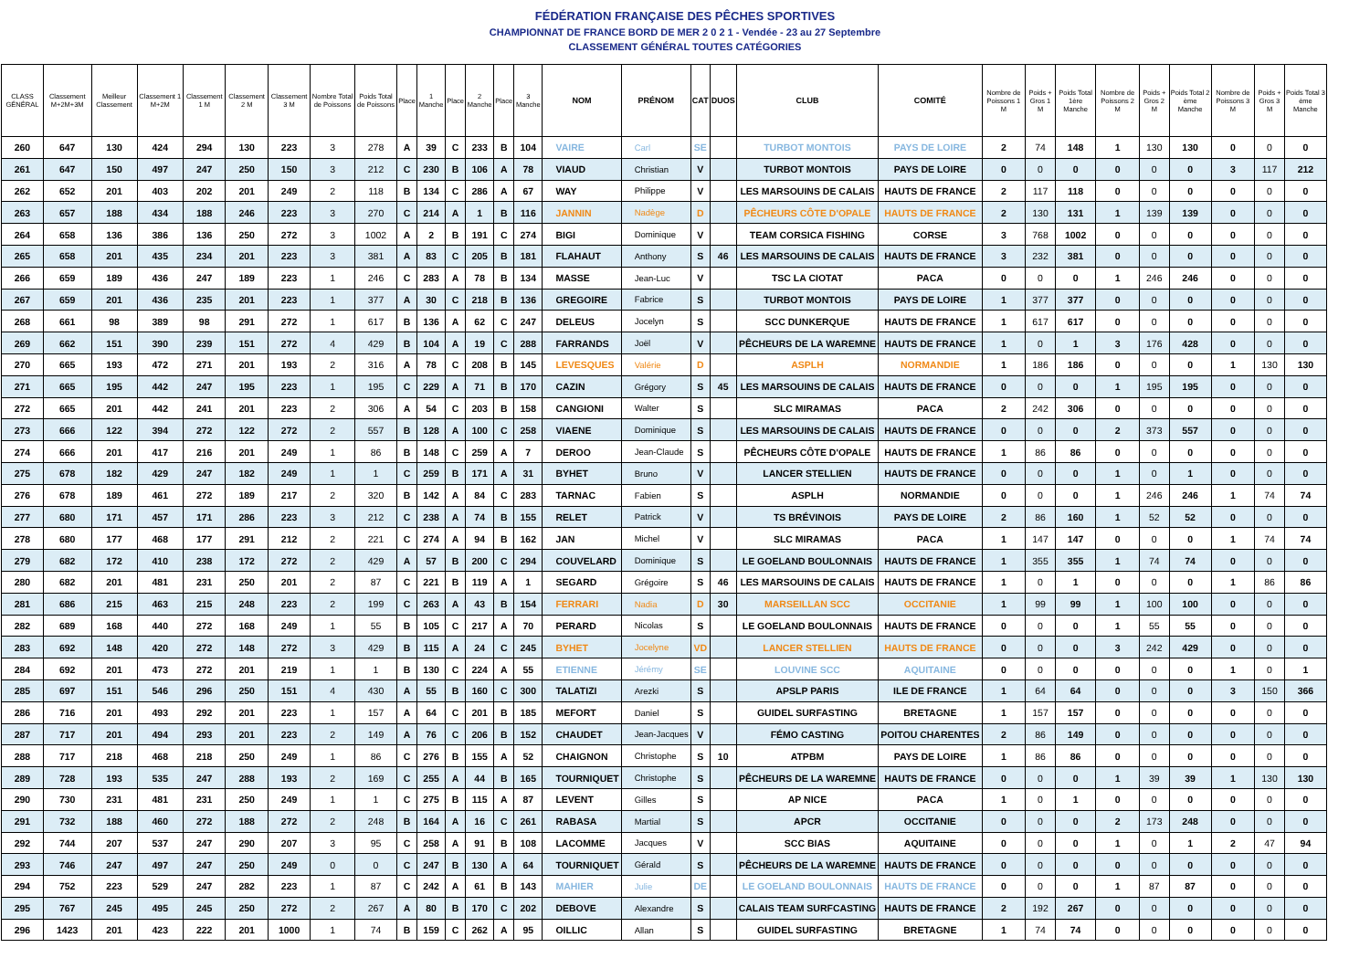FÉDÉRATION FRANÇAISE DES PÊCHES SPORTIVES
CHAMPIONNAT DE FRANCE BORD DE MER 2 0 2 1 - Vendée - 23 au 27 Septembre
CLASSEMENT GÉNÉRAL TOUTES CATÉGORIES
| CLASS GÉNÉRAL | Classement M+2M+3M | Meilleur Classement | Classement 1 M+2M | Classement 1 M | Classement 2 M | Classement 3 M | Nombre Total de Poissons | Poids Total de Poissons | Place | 1 Manche | Place | 2 Manche | Place | 3 Manche | NOM | PRÉNOM | CAT | DUOS | CLUB | COMITÉ | Nombre de Poissons 1 M | Poids + Gros 1 M | Poids Total 1ère Manche | Nombre de Poissons 2 M | Poids + Gros 2 M | Poids Total 2 ème Manche | Nombre de Poissons 3 M | Poids + Gros 3 M | Poids Total 3 ème Manche |
| --- | --- | --- | --- | --- | --- | --- | --- | --- | --- | --- | --- | --- | --- | --- | --- | --- | --- | --- | --- | --- | --- | --- | --- | --- | --- | --- | --- | --- | --- |
| 260 | 647 | 130 | 424 | 294 | 130 | 223 | 3 | 278 | A | 39 | C | 233 | B | 104 | VAIRE | Carl | SE | | TURBOT MONTOIS | PAYS DE LOIRE | 2 | 74 | 148 | 1 | 130 | 130 | 0 | 0 | 0 |
| 261 | 647 | 150 | 497 | 247 | 250 | 150 | 3 | 212 | C | 230 | B | 106 | A | 78 | VIAUD | Christian | V | | TURBOT MONTOIS | PAYS DE LOIRE | 0 | 0 | 0 | 0 | 0 | 0 | 3 | 117 | 212 |
| 262 | 652 | 201 | 403 | 202 | 201 | 249 | 2 | 118 | B | 134 | C | 286 | A | 67 | WAY | Philippe | V | | LES MARSOUINS DE CALAIS | HAUTS DE FRANCE | 2 | 117 | 118 | 0 | 0 | 0 | 0 | 0 | 0 |
| 263 | 657 | 188 | 434 | 188 | 246 | 223 | 3 | 270 | C | 214 | A | 1 | B | 116 | JANNIN | Nadège | D | | PÊCHEURS CÔTE D'OPALE | HAUTS DE FRANCE | 2 | 130 | 131 | 1 | 139 | 139 | 0 | 0 | 0 |
| 264 | 658 | 136 | 386 | 136 | 250 | 272 | 3 | 1002 | A | 2 | B | 191 | C | 274 | BIGI | Dominique | V | | TEAM CORSICA FISHING | CORSE | 3 | 768 | 1002 | 0 | 0 | 0 | 0 | 0 | 0 |
| 265 | 658 | 201 | 435 | 234 | 201 | 223 | 3 | 381 | A | 83 | C | 205 | B | 181 | FLAHAUT | Anthony | S | 46 | LES MARSOUINS DE CALAIS | HAUTS DE FRANCE | 3 | 232 | 381 | 0 | 0 | 0 | 0 | 0 | 0 |
| 266 | 659 | 189 | 436 | 247 | 189 | 223 | 1 | 246 | C | 283 | A | 78 | B | 134 | MASSE | Jean-Luc | V | | TSC LA CIOTAT | PACA | 0 | 0 | 0 | 1 | 246 | 246 | 0 | 0 | 0 |
| 267 | 659 | 201 | 436 | 235 | 201 | 223 | 1 | 377 | A | 30 | C | 218 | B | 136 | GREGOIRE | Fabrice | S | | TURBOT MONTOIS | PAYS DE LOIRE | 1 | 377 | 377 | 0 | 0 | 0 | 0 | 0 | 0 |
| 268 | 661 | 98 | 389 | 98 | 291 | 272 | 1 | 617 | B | 136 | A | 62 | C | 247 | DELEUS | Jocelyn | S | | SCC DUNKERQUE | HAUTS DE FRANCE | 1 | 617 | 617 | 0 | 0 | 0 | 0 | 0 | 0 |
| 269 | 662 | 151 | 390 | 239 | 151 | 272 | 4 | 429 | B | 104 | A | 19 | C | 288 | FARRANDS | Joël | V | | PÊCHEURS DE LA WAREMNE | HAUTS DE FRANCE | 1 | 0 | 1 | 3 | 176 | 428 | 0 | 0 | 0 |
| 270 | 665 | 193 | 472 | 271 | 201 | 193 | 2 | 316 | A | 78 | C | 208 | B | 145 | LEVESQUES | Valérie | D | | ASPLH | NORMANDIE | 1 | 186 | 186 | 0 | 0 | 0 | 1 | 130 | 130 |
| 271 | 665 | 195 | 442 | 247 | 195 | 223 | 1 | 195 | C | 229 | A | 71 | B | 170 | CAZIN | Grégory | S | 45 | LES MARSOUINS DE CALAIS | HAUTS DE FRANCE | 0 | 0 | 0 | 1 | 195 | 195 | 0 | 0 | 0 |
| 272 | 665 | 201 | 442 | 241 | 201 | 223 | 2 | 306 | A | 54 | C | 203 | B | 158 | CANGIONI | Walter | S | | SLC MIRAMAS | PACA | 2 | 242 | 306 | 0 | 0 | 0 | 0 | 0 | 0 |
| 273 | 666 | 122 | 394 | 272 | 122 | 272 | 2 | 557 | B | 128 | A | 100 | C | 258 | VIAENE | Dominique | S | | LES MARSOUINS DE CALAIS | HAUTS DE FRANCE | 0 | 0 | 0 | 2 | 373 | 557 | 0 | 0 | 0 |
| 274 | 666 | 201 | 417 | 216 | 201 | 249 | 1 | 86 | B | 148 | C | 259 | A | 7 | DEROO | Jean-Claude | S | | PÊCHEURS CÔTE D'OPALE | HAUTS DE FRANCE | 1 | 86 | 86 | 0 | 0 | 0 | 0 | 0 | 0 |
| 275 | 678 | 182 | 429 | 247 | 182 | 249 | 1 | 1 | C | 259 | B | 171 | A | 31 | BYHET | Bruno | V | | LANCER STELLIEN | HAUTS DE FRANCE | 0 | 0 | 0 | 1 | 0 | 1 | 0 | 0 | 0 |
| 276 | 678 | 189 | 461 | 272 | 189 | 217 | 2 | 320 | B | 142 | A | 84 | C | 283 | TARNAC | Fabien | S | | ASPLH | NORMANDIE | 0 | 0 | 0 | 1 | 246 | 246 | 1 | 74 | 74 |
| 277 | 680 | 171 | 457 | 171 | 286 | 223 | 3 | 212 | C | 238 | A | 74 | B | 155 | RELET | Patrick | V | | TS BRÉVINOIS | PAYS DE LOIRE | 2 | 86 | 160 | 1 | 52 | 52 | 0 | 0 | 0 |
| 278 | 680 | 177 | 468 | 177 | 291 | 212 | 2 | 221 | C | 274 | A | 94 | B | 162 | JAN | Michel | V | | SLC MIRAMAS | PACA | 1 | 147 | 147 | 0 | 0 | 0 | 1 | 74 | 74 |
| 279 | 682 | 172 | 410 | 238 | 172 | 272 | 2 | 429 | A | 57 | B | 200 | C | 294 | COUVELARD | Dominique | S | | LE GOELAND BOULONNAIS | HAUTS DE FRANCE | 1 | 355 | 355 | 1 | 74 | 74 | 0 | 0 | 0 |
| 280 | 682 | 201 | 481 | 231 | 250 | 201 | 2 | 87 | C | 221 | B | 119 | A | 1 | SEGARD | Grégoire | S | 46 | LES MARSOUINS DE CALAIS | HAUTS DE FRANCE | 1 | 0 | 1 | 0 | 0 | 0 | 1 | 86 | 86 |
| 281 | 686 | 215 | 463 | 215 | 248 | 223 | 2 | 199 | C | 263 | A | 43 | B | 154 | FERRARI | Nadia | D | 30 | MARSEILLAN SCC | OCCITANIE | 1 | 99 | 99 | 1 | 100 | 100 | 0 | 0 | 0 |
| 282 | 689 | 168 | 440 | 272 | 168 | 249 | 1 | 55 | B | 105 | C | 217 | A | 70 | PERARD | Nicolas | S | | LE GOELAND BOULONNAIS | HAUTS DE FRANCE | 0 | 0 | 0 | 1 | 55 | 55 | 0 | 0 | 0 |
| 283 | 692 | 148 | 420 | 272 | 148 | 272 | 3 | 429 | B | 115 | A | 24 | C | 245 | BYHET | Jocelyne | VD | | LANCER STELLIEN | HAUTS DE FRANCE | 0 | 0 | 0 | 3 | 242 | 429 | 0 | 0 | 0 |
| 284 | 692 | 201 | 473 | 272 | 201 | 219 | 1 | 1 | B | 130 | C | 224 | A | 55 | ETIENNE | Jérémy | SE | | LOUVINE SCC | AQUITAINE | 0 | 0 | 0 | 0 | 0 | 0 | 1 | 0 | 1 |
| 285 | 697 | 151 | 546 | 296 | 250 | 151 | 4 | 430 | A | 55 | B | 160 | C | 300 | TALATIZI | Arezki | S | | APSLP PARIS | ILE DE FRANCE | 1 | 64 | 64 | 0 | 0 | 0 | 3 | 150 | 366 |
| 286 | 716 | 201 | 493 | 292 | 201 | 223 | 1 | 157 | A | 64 | C | 201 | B | 185 | MEFORT | Daniel | S | | GUIDEL SURFASTING | BRETAGNE | 1 | 157 | 157 | 0 | 0 | 0 | 0 | 0 | 0 |
| 287 | 717 | 201 | 494 | 293 | 201 | 223 | 2 | 149 | A | 76 | C | 206 | B | 152 | CHAUDET | Jean-Jacques | V | | FÉMO CASTING | POITOU CHARENTES | 2 | 86 | 149 | 0 | 0 | 0 | 0 | 0 | 0 |
| 288 | 717 | 218 | 468 | 218 | 250 | 249 | 1 | 86 | C | 276 | B | 155 | A | 52 | CHAIGNON | Christophe | S | 10 | ATPBM | PAYS DE LOIRE | 1 | 86 | 86 | 0 | 0 | 0 | 0 | 0 | 0 |
| 289 | 728 | 193 | 535 | 247 | 288 | 193 | 2 | 169 | C | 255 | A | 44 | B | 165 | TOURNIQUET | Christophe | S | | PÊCHEURS DE LA WAREMNE | HAUTS DE FRANCE | 0 | 0 | 0 | 1 | 39 | 39 | 1 | 130 | 130 |
| 290 | 730 | 231 | 481 | 231 | 250 | 249 | 1 | 1 | C | 275 | B | 115 | A | 87 | LEVENT | Gilles | S | | AP NICE | PACA | 1 | 0 | 1 | 0 | 0 | 0 | 0 | 0 | 0 |
| 291 | 732 | 188 | 460 | 272 | 188 | 272 | 2 | 248 | B | 164 | A | 16 | C | 261 | RABASA | Martial | S | | APCR | OCCITANIE | 0 | 0 | 0 | 2 | 173 | 248 | 0 | 0 | 0 |
| 292 | 744 | 207 | 537 | 247 | 290 | 207 | 3 | 95 | C | 258 | A | 91 | B | 108 | LACOMME | Jacques | V | | SCC BIAS | AQUITAINE | 0 | 0 | 0 | 1 | 0 | 1 | 2 | 47 | 94 |
| 293 | 746 | 247 | 497 | 247 | 250 | 249 | 0 | 0 | C | 247 | B | 130 | A | 64 | TOURNIQUET | Gérald | S | | PÊCHEURS DE LA WAREMNE | HAUTS DE FRANCE | 0 | 0 | 0 | 0 | 0 | 0 | 0 | 0 | 0 |
| 294 | 752 | 223 | 529 | 247 | 282 | 223 | 1 | 87 | C | 242 | A | 61 | B | 143 | MAHIER | Julie | DE | | LE GOELAND BOULONNAIS | HAUTS DE FRANCE | 0 | 0 | 0 | 1 | 87 | 87 | 0 | 0 | 0 |
| 295 | 767 | 245 | 495 | 245 | 250 | 272 | 2 | 267 | A | 80 | B | 170 | C | 202 | DEBOVE | Alexandre | S | | CALAIS TEAM SURFCASTING | HAUTS DE FRANCE | 2 | 192 | 267 | 0 | 0 | 0 | 0 | 0 | 0 |
| 296 | 1423 | 201 | 423 | 222 | 201 | 1000 | 1 | 74 | B | 159 | C | 262 | A | 95 | OILLIC | Allan | S | | GUIDEL SURFASTING | BRETAGNE | 1 | 74 | 74 | 0 | 0 | 0 | 0 | 0 | 0 |